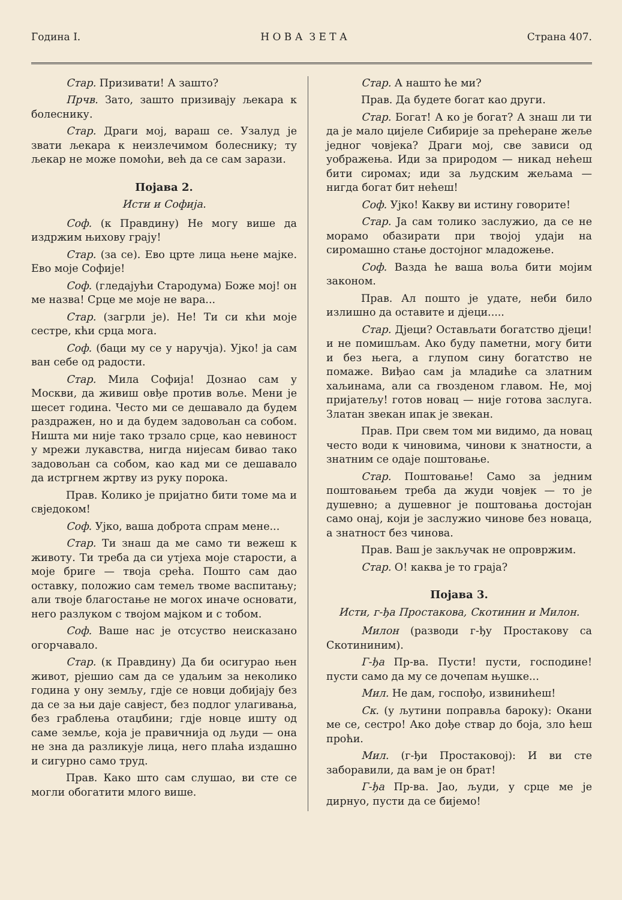Година I. Н О В А З Е Т А Страна 407.
Стар. Призивати! А зашто?
Прчв. Зато, зашто призивају љекара к болеснику.
Стар. Драги мој, вараш се. Узалуд је звати љекара к неизлечимом болеснику; ту љекар не може помоћи, већ да се сам зарази.
Појава 2.
Исти и Софија.
Соф. (к Правдину) Не могу више да издржим њихову грају!
Стар. (за се). Ево црте лица њене мајке. Ево моје Софије!
Соф. (гледајући Стародума) Боже мој! он ме назва! Срце ме моје не вара...
Стар. (загрли је). Не! Ти си кћи моје сестре, кћи срца мога.
Соф. (баци му се у наручја). Ујко! ја сам ван себе од радости.
Стар. Мила Софија! Дознао сам у Москви, да живиш овђе против воље. Мени је шесет година. Често ми се дешавало да будем раздражен, но и да будем задовољан са собом. Ништа ми није тако трзало срце, као невиност у мрежи лукавства, нигда нијесам бивао тако задовољан са собом, као кад ми се дешавало да истргнем жртву из руку порока.
Прав. Колико је пријатно бити томе ма и свједоком!
Соф. Ујко, ваша доброта спрам мене...
Стар. Ти знаш да ме само ти вежеш к животу. Ти треба да си утјеха моје старости, а моје бриге — твоја срећа. Пошто сам дао оставку, положио сам темељ твоме васпитању; али твоје благостање не могох иначе основати, него разлуком с твојом мајком и с тобом.
Соф. Ваше нас је отсуство неисказано огорчавало.
Стар. (к Правдину) Да би осигурао њен живот, рјешио сам да се удаљим за неколико година у ону земљу, гдје се новци добијају без да се за њи даје савјест, без подлог улагивања, без граблења отаџбини; гдје новце ишту од саме земље, која је правичнија од људи — она не зна да разликује лица, него плаћа издашно и сигурно само труд.
Прав. Како што сам слушао, ви сте се могли обогатити млого више.
Стар. А нашто ће ми?
Прав. Да будете богат као други.
Стар. Богат! А ко је богат? А знаш ли ти да је мало цијеле Сибирије за прећеране жеље једног човјека? Драги мој, све зависи од уображења. Иди за природом — никад нећеш бити сиромах; иди за људским жељама — нигда богат бит нећеш!
Соф. Ујко! Какву ви истину говорите!
Стар. Ја сам толико заслужио, да се не морамо обазирати при твојој удаји на сиромашно стање достојног младожење.
Соф. Вазда ће ваша воља бити мојим законом.
Прав. Ал пошто је удате, неби било излишно да оставите и дјеци.....
Стар. Дјеци? Остављати богатство дјеци! и не помишљам. Ако буду паметни, могу бити и без њега, а глупом сину богатство не помаже. Виђао сам ја младиће са златним хаљинама, али са гвозденом главом. Не, мој пријатељу! готов новац — није готова заслуга. Златан звекан ипак је звекан.
Прав. При свем том ми видимо, да новац често води к чиновима, чинови к знатности, а знатним се одаје поштовање.
Стар. Поштовање! Само за једним поштовањем треба да жуди човјек — то је душевно; а душевног је поштовања достојан само онај, који је заслужио чинове без новаца, а знатност без чинова.
Прав. Ваш је закључак не опровржим.
Стар. О! каква је то граја?
Појава 3.
Исти, г-ђа Простакова, Скотинин и Милон.
Милон (разводи г-ђу Простакову са Скотининим).
Г-ђа Пр-ва. Пусти! пусти, господине! пусти само да му се дочепам њушке...
Мил. Не дам, госпођо, извинићеш!
Ск. (у љутини поправља бароку): Окани ме се, сестро! Ако дође ствар до боја, зло ћеш проћи.
Мил. (г-ђи Простаковој): И ви сте заборавили, да вам је он брат!
Г-ђа Пр-ва. Јао, људи, у срце ме је дирнуо, пусти да се бијемо!